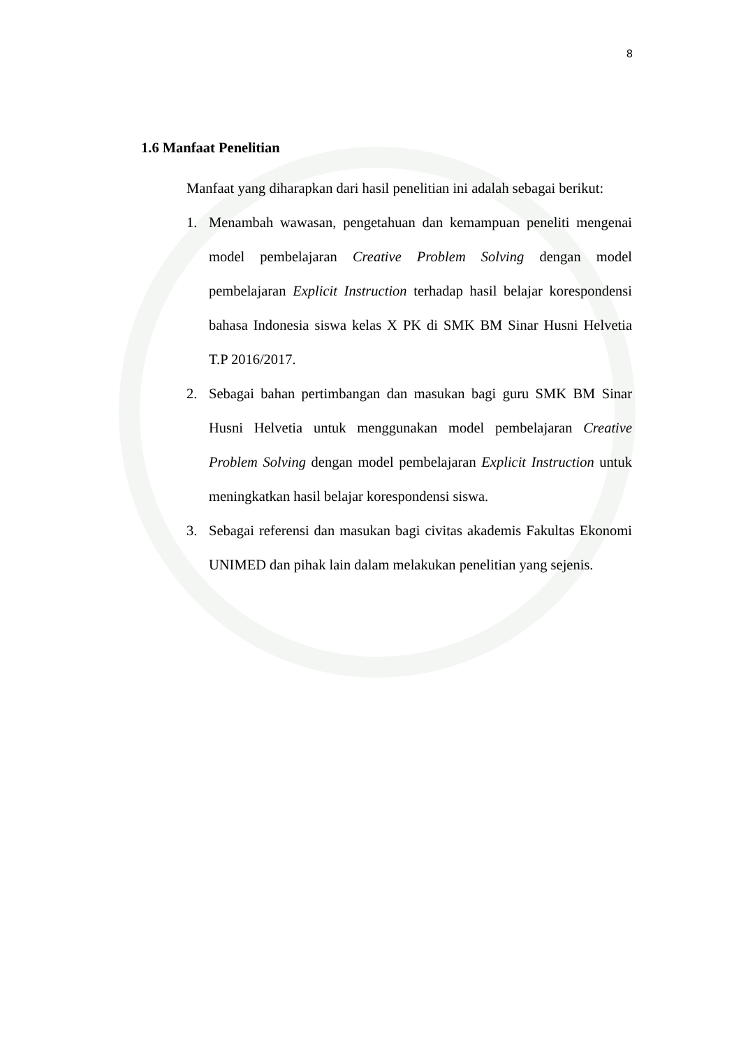8
1.6 Manfaat Penelitian
Manfaat yang diharapkan dari hasil penelitian ini adalah sebagai berikut:
1. Menambah wawasan, pengetahuan dan kemampuan peneliti mengenai model pembelajaran Creative Problem Solving dengan model pembelajaran Explicit Instruction terhadap hasil belajar korespondensi bahasa Indonesia siswa kelas X PK di SMK BM Sinar Husni Helvetia T.P 2016/2017.
2. Sebagai bahan pertimbangan dan masukan bagi guru SMK BM Sinar Husni Helvetia untuk menggunakan model pembelajaran Creative Problem Solving dengan model pembelajaran Explicit Instruction untuk meningkatkan hasil belajar korespondensi siswa.
3. Sebagai referensi dan masukan bagi civitas akademis Fakultas Ekonomi UNIMED dan pihak lain dalam melakukan penelitian yang sejenis.